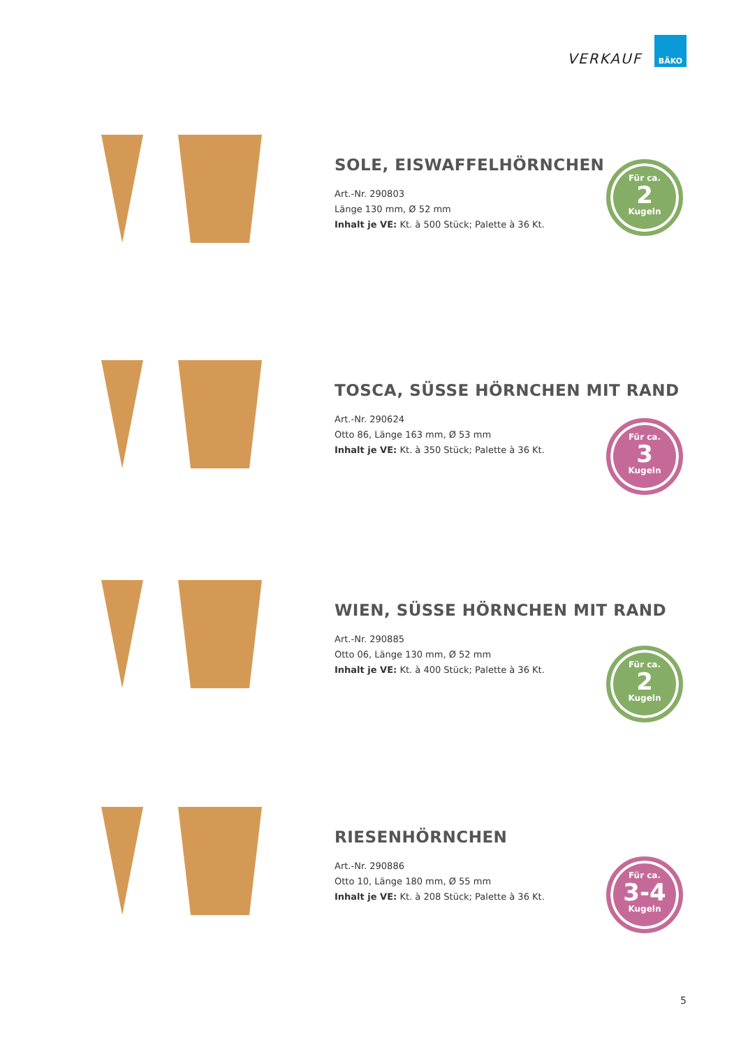VERKAUF
BÄKO
SOLE, EISWAFFELHÖRNCHEN
Art.-Nr. 290803
Länge 130 mm, Ø 52 mm
Inhalt je VE: Kt. à 500 Stück; Palette à 36 Kt.
Für ca.
2
Kugeln
TOSCA, SÜSSE HÖRNCHEN MIT RAND
Art.-Nr. 290624
Otto 86, Länge 163 mm, Ø 53 mm
Inhalt je VE: Kt. à 350 Stück; Palette à 36 Kt.
Für ca.
3
Kugeln
WIEN, SÜSSE HÖRNCHEN MIT RAND
Art.-Nr. 290885
Otto 06, Länge 130 mm, Ø 52 mm
Inhalt je VE: Kt. à 400 Stück; Palette à 36 Kt.
Für ca.
2
Kugeln
RIESENHÖRNCHEN
Art.-Nr. 290886
Otto 10, Länge 180 mm, Ø 55 mm
Inhalt je VE: Kt. à 208 Stück; Palette à 36 Kt.
Für ca.
3-4
Kugeln
5